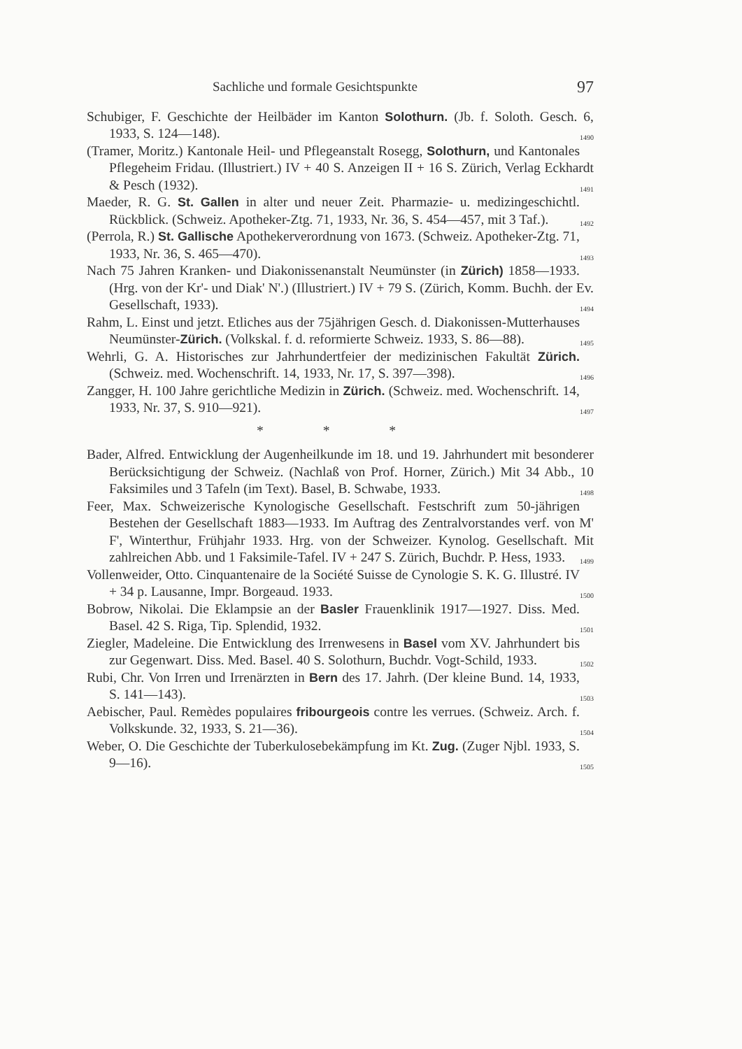Sachliche und formale Gesichtspunkte 97
Schubiger, F. Geschichte der Heilbäder im Kanton Solothurn. (Jb. f. Soloth. Gesch. 6, 1933, S. 124—148). 1490
(Tramer, Moritz.) Kantonale Heil- und Pflegeanstalt Rosegg, Solothurn, und Kantonales Pflegeheim Fridau. (Illustriert.) IV + 40 S. Anzeigen II + 16 S. Zürich, Verlag Eckhardt & Pesch (1932). 1491
Maeder, R. G. St. Gallen in alter und neuer Zeit. Pharmazie- u. medizingeschichtl. Rückblick. (Schweiz. Apotheker-Ztg. 71, 1933, Nr. 36, S. 454—457, mit 3 Taf.). 1492
(Perrola, R.) St. Gallische Apothekerverordnung von 1673. (Schweiz. Apotheker-Ztg. 71, 1933, Nr. 36, S. 465—470). 1493
Nach 75 Jahren Kranken- und Diakonissenanstalt Neumünster (in Zürich) 1858—1933. (Hrg. von der Kr'- und Diak' N'.) (Illustriert.) IV + 79 S. (Zürich, Komm. Buchh. der Ev. Gesellschaft, 1933). 1494
Rahm, L. Einst und jetzt. Etliches aus der 75jährigen Gesch. d. Diakonissen-Mutterhauses Neumünster-Zürich. (Volkskal. f. d. reformierte Schweiz. 1933, S. 86—88). 1495
Wehrli, G. A. Historisches zur Jahrhundertfeier der medizinischen Fakultät Zürich. (Schweiz. med. Wochenschrift. 14, 1933, Nr. 17, S. 397—398). 1496
Zangger, H. 100 Jahre gerichtliche Medizin in Zürich. (Schweiz. med. Wochenschrift. 14, 1933, Nr. 37, S. 910—921). 1497
* * *
Bader, Alfred. Entwicklung der Augenheilkunde im 18. und 19. Jahrhundert mit besonderer Berücksichtigung der Schweiz. (Nachlaß von Prof. Horner, Zürich.) Mit 34 Abb., 10 Faksimiles und 3 Tafeln (im Text). Basel, B. Schwabe, 1933. 1498
Feer, Max. Schweizerische Kynologische Gesellschaft. Festschrift zum 50-jährigen Bestehen der Gesellschaft 1883—1933. Im Auftrag des Zentralvorstandes verf. von M' F', Winterthur, Frühjahr 1933. Hrg. von der Schweizer. Kynolog. Gesellschaft. Mit zahlreichen Abb. und 1 Faksimile-Tafel. IV + 247 S. Zürich, Buchdr. P. Hess, 1933. 1499
Vollenweider, Otto. Cinquantenaire de la Société Suisse de Cynologie S. K. G. Illustré. IV + 34 p. Lausanne, Impr. Borgeaud. 1933. 1500
Bobrow, Nikolai. Die Eklampsie an der Basler Frauenklinik 1917—1927. Diss. Med. Basel. 42 S. Riga, Tip. Splendid, 1932. 1501
Ziegler, Madeleine. Die Entwicklung des Irrenwesens in Basel vom XV. Jahrhundert bis zur Gegenwart. Diss. Med. Basel. 40 S. Solothurn, Buchdr. Vogt-Schild, 1933. 1502
Rubi, Chr. Von Irren und Irrenärzten in Bern des 17. Jahrh. (Der kleine Bund. 14, 1933, S. 141—143). 1503
Aebischer, Paul. Remèdes populaires fribourgeois contre les verrues. (Schweiz. Arch. f. Volkskunde. 32, 1933, S. 21—36). 1504
Weber, O. Die Geschichte der Tuberkulosebekämpfung im Kt. Zug. (Zuger Njbl. 1933, S. 9—16). 1505